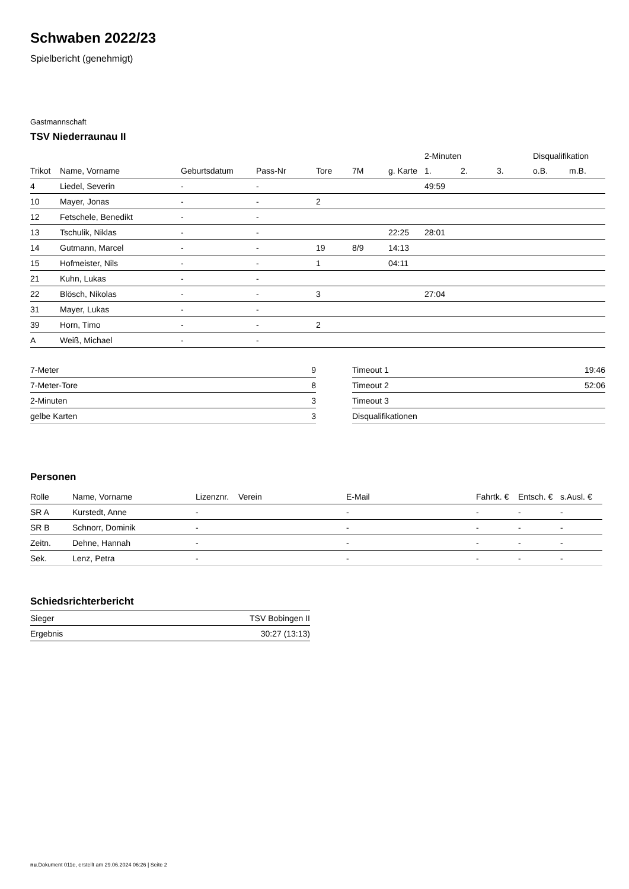Schwaben 2022/23
Spielbericht (genehmigt)
Gastmannschaft
TSV Niederraunau II
| | | | | | | | 2-Minuten | | | Disqualifikation | |
| --- | --- | --- | --- | --- | --- | --- | --- | --- | --- | --- | --- |
| Trikot | Name, Vorname | Geburtsdatum | Pass-Nr | Tore | 7M | g. Karte | 1. | 2. | 3. | o.B. | m.B. |
| 4 | Liedel, Severin | - | - | | | | 49:59 | | | | |
| 10 | Mayer, Jonas | - | - | 2 | | | | | | | |
| 12 | Fetschele, Benedikt | - | - | | | | | | | | |
| 13 | Tschulik, Niklas | - | - | | | 22:25 | 28:01 | | | | |
| 14 | Gutmann, Marcel | - | - | 19 | 8/9 | 14:13 | | | | | |
| 15 | Hofmeister, Nils | - | - | 1 | | 04:11 | | | | | |
| 21 | Kuhn, Lukas | - | - | | | | | | | | |
| 22 | Blösch, Nikolas | - | - | 3 | | | 27:04 | | | | |
| 31 | Mayer, Lukas | - | - | | | | | | | | |
| 39 | Horn, Timo | - | - | 2 | | | | | | | |
| A | Weiß, Michael | - | - | | | | | | | | |
| 7-Meter | 9 |
| 7-Meter-Tore | 8 |
| 2-Minuten | 3 |
| gelbe Karten | 3 |
| Timeout 1 | 19:46 |
| Timeout 2 | 52:06 |
| Timeout 3 | |
| Disqualifikationen | |
Personen
| Rolle | Name, Vorname | Lizenznr. | Verein | E-Mail | Fahrtk. € | Entsch. € | s.Ausl. € |
| --- | --- | --- | --- | --- | --- | --- | --- |
| SR A | Kurstedt, Anne | - | | - | - | - | - |
| SR B | Schnorr, Dominik | - | | - | - | - | - |
| Zeitn. | Dehne, Hannah | - | | - | - | - | - |
| Sek. | Lenz, Petra | - | | - | - | - | - |
Schiedsrichterbericht
| Sieger | TSV Bobingen II |
| Ergebnis | 30:27 (13:13) |
nu.Dokument 011e, erstellt am 29.06.2024 06:26 | Seite 2